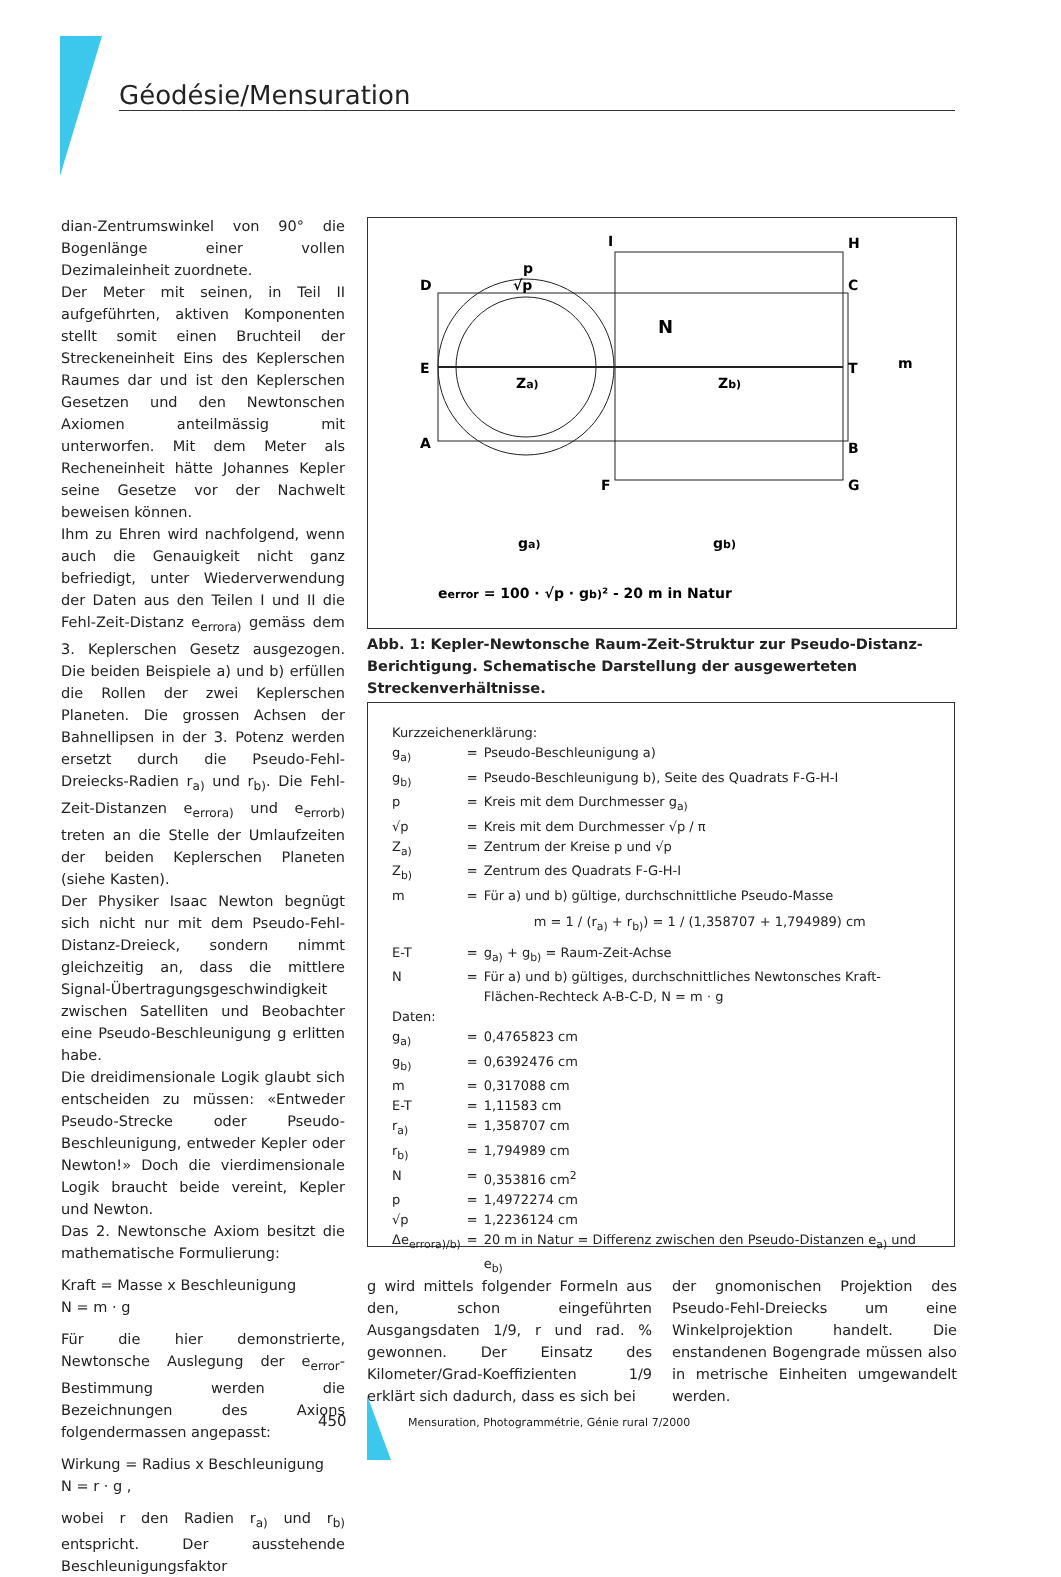Géodésie/Mensuration
dian-Zentrumswinkel von 90° die Bogenlänge einer vollen Dezimaleinheit zuordnete.
Der Meter mit seinen, in Teil II aufgeführten, aktiven Komponenten stellt somit einen Bruchteil der Streckeneinheit Eins des Keplerschen Raumes dar und ist den Keplerschen Gesetzen und den Newtonschen Axiomen anteilmässig mit unterworfen. Mit dem Meter als Recheneinheit hätte Johannes Kepler seine Gesetze vor der Nachwelt beweisen können.
Ihm zu Ehren wird nachfolgend, wenn auch die Genauigkeit nicht ganz befriedigt, unter Wiederverwendung der Daten aus den Teilen I und II die Fehl-Zeit-Distanz e<sub>errora)</sub> gemäss dem 3. Keplerschen Gesetz ausgezogen. Die beiden Beispiele a) und b) erfüllen die Rollen der zwei Keplerschen Planeten. Die grossen Achsen der Bahnellipsen in der 3. Potenz werden ersetzt durch die Pseudo-Fehl-Dreiecks-Radien r<sub>a)</sub> und r<sub>b)</sub>. Die Fehl-Zeit-Distanzen e<sub>errora)</sub> und e<sub>errorb)</sub> treten an die Stelle der Umlaufzeiten der beiden Keplerschen Planeten (siehe Kasten).
Der Physiker Isaac Newton begnügt sich nicht nur mit dem Pseudo-Fehl-Distanz-Dreieck, sondern nimmt gleichzeitig an, dass die mittlere Signal-Übertragungsgeschwindigkeit zwischen Satelliten und Beobachter eine Pseudo-Beschleunigung g erlitten habe.
Die dreidimensionale Logik glaubt sich entscheiden zu müssen: «Entweder Pseudo-Strecke oder Pseudo-Beschleunigung, entweder Kepler oder Newton!» Doch die vierdimensionale Logik braucht beide vereint, Kepler und Newton.
Das 2. Newtonsche Axiom besitzt die mathematische Formulierung:
Kraft = Masse x Beschleunigung
N = m · g
Für die hier demonstrierte, Newtonsche Auslegung der e<sub>error</sub>-Bestimmung werden die Bezeichnungen des Axions folgendermassen angepasst:
Wirkung = Radius x Beschleunigung
N = r · g ,
wobei r den Radien r<sub>a)</sub> und r<sub>b)</sub> entspricht. Der ausstehende Beschleunigungsfaktor
D
E
A
I
H
C
T
B
G
F
m
p
√p
N
Za)
Zb)
ga)
gb)
eerror = 100 · √p · gb)² - 20 m in Natur
Abb. 1: Kepler-Newtonsche Raum-Zeit-Struktur zur Pseudo-Distanz-Berichtigung. Schematische Darstellung der ausgewerteten Streckenverhältnisse.
Kurzzeichenerklärung:
| g<sub>a)</sub> | = | Pseudo-Beschleunigung a) |
| g<sub>b)</sub> | = | Pseudo-Beschleunigung b), Seite des Quadrats F-G-H-I |
| p | = | Kreis mit dem Durchmesser g<sub>a)</sub> |
| √p | = | Kreis mit dem Durchmesser √p / π |
| Z<sub>a)</sub> | = | Zentrum der Kreise p und √p |
| Z<sub>b)</sub> | = | Zentrum des Quadrats F-G-H-I |
| m | = | Für a) und b) gültige, durchschnittliche Pseudo-Masse |
| | | m = 1 / (r<sub>a)</sub> + r<sub>b)</sub>) = 1 / (1,358707 + 1,794989) cm |
| E-T | = | g<sub>a)</sub> + g<sub>b)</sub> = Raum-Zeit-Achse |
| N | = | Für a) und b) gültiges, durchschnittliches Newtonsches Kraft-Flächen-Rechteck A-B-C-D, N = m · g |
| Daten: | | |
| g<sub>a)</sub> | = | 0,4765823 cm |
| g<sub>b)</sub> | = | 0,6392476 cm |
| m | = | 0,317088 cm |
| E-T | = | 1,11583 cm |
| r<sub>a)</sub> | = | 1,358707 cm |
| r<sub>b)</sub> | = | 1,794989 cm |
| N | = | 0,353816 cm<sup>2</sup> |
| p | = | 1,4972274 cm |
| √p | = | 1,2236124 cm |
| Δe<sub>errora)/b)</sub> | = | 20 m in Natur = Differenz zwischen den Pseudo-Distanzen e<sub>a)</sub> und e<sub>b)</sub> |
g wird mittels folgender Formeln aus den, schon eingeführten Ausgangsdaten 1/9, r und rad. % gewonnen. Der Einsatz des Kilometer/Grad-Koeffizienten 1/9 erklärt sich dadurch, dass es sich bei
der gnomonischen Projektion des Pseudo-Fehl-Dreiecks um eine Winkelprojektion handelt. Die enstandenen Bogengrade müssen also in metrische Einheiten umgewandelt werden.
450
Mensuration, Photogrammétrie, Génie rural 7/2000